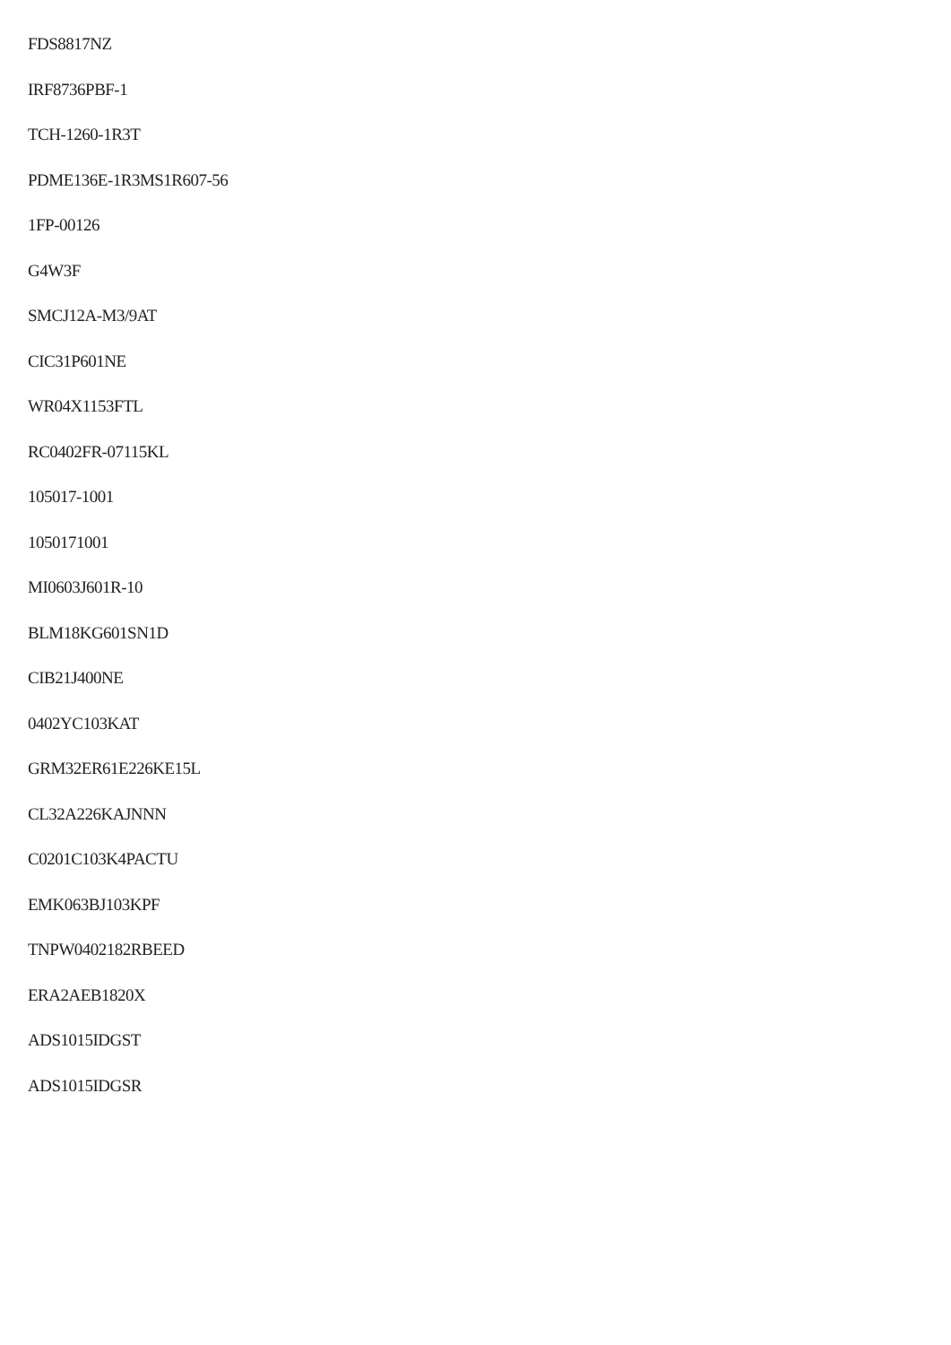FDS8817NZ
IRF8736PBF-1
TCH-1260-1R3T
PDME136E-1R3MS1R607-56
1FP-00126
G4W3F
SMCJ12A-M3/9AT
CIC31P601NE
WR04X1153FTL
RC0402FR-07115KL
105017-1001
1050171001
MI0603J601R-10
BLM18KG601SN1D
CIB21J400NE
0402YC103KAT
GRM32ER61E226KE15L
CL32A226KAJNNN
C0201C103K4PACTU
EMK063BJ103KPF
TNPW0402182RBEED
ERA2AEB1820X
ADS1015IDGST
ADS1015IDGSR